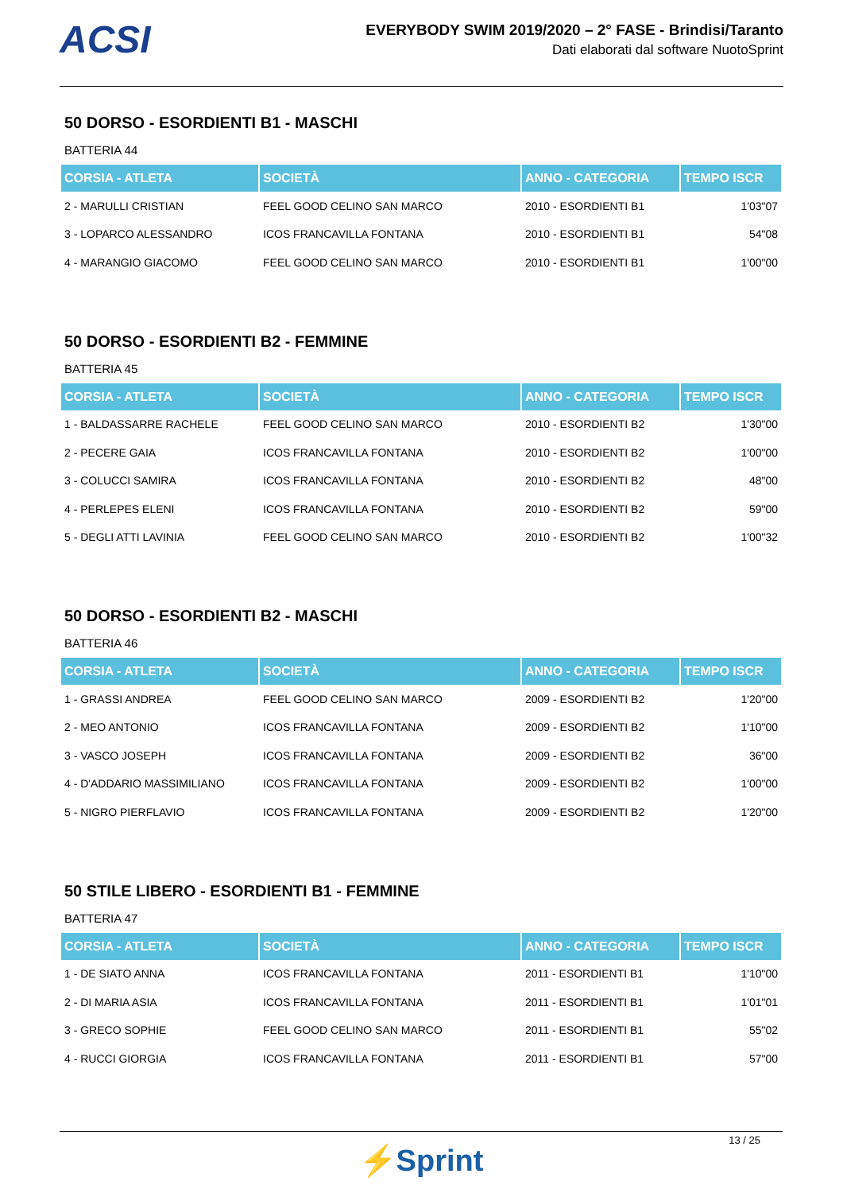ACSI
EVERYBODY SWIM 2019/2020 – 2° FASE - Brindisi/Taranto
Dati elaborati dal software NuotoSprint
50 DORSO - ESORDIENTI B1 - MASCHI
BATTERIA 44
| CORSIA - ATLETA | SOCIETÀ | ANNO - CATEGORIA | TEMPO ISCR |
| --- | --- | --- | --- |
| 2 - MARULLI CRISTIAN | FEEL GOOD CELINO SAN MARCO | 2010 - ESORDIENTI B1 | 1'03"07 |
| 3 - LOPARCO ALESSANDRO | ICOS FRANCAVILLA FONTANA | 2010 - ESORDIENTI B1 | 54"08 |
| 4 - MARANGIO GIACOMO | FEEL GOOD CELINO SAN MARCO | 2010 - ESORDIENTI B1 | 1'00"00 |
50 DORSO - ESORDIENTI B2 - FEMMINE
BATTERIA 45
| CORSIA - ATLETA | SOCIETÀ | ANNO - CATEGORIA | TEMPO ISCR |
| --- | --- | --- | --- |
| 1 - BALDASSARRE RACHELE | FEEL GOOD CELINO SAN MARCO | 2010 - ESORDIENTI B2 | 1'30"00 |
| 2 - PECERE GAIA | ICOS FRANCAVILLA FONTANA | 2010 - ESORDIENTI B2 | 1'00"00 |
| 3 - COLUCCI SAMIRA | ICOS FRANCAVILLA FONTANA | 2010 - ESORDIENTI B2 | 48"00 |
| 4 - PERLEPES ELENI | ICOS FRANCAVILLA FONTANA | 2010 - ESORDIENTI B2 | 59"00 |
| 5 - DEGLI ATTI LAVINIA | FEEL GOOD CELINO SAN MARCO | 2010 - ESORDIENTI B2 | 1'00"32 |
50 DORSO - ESORDIENTI B2 - MASCHI
BATTERIA 46
| CORSIA - ATLETA | SOCIETÀ | ANNO - CATEGORIA | TEMPO ISCR |
| --- | --- | --- | --- |
| 1 - GRASSI ANDREA | FEEL GOOD CELINO SAN MARCO | 2009 - ESORDIENTI B2 | 1'20"00 |
| 2 - MEO ANTONIO | ICOS FRANCAVILLA FONTANA | 2009 - ESORDIENTI B2 | 1'10"00 |
| 3 - VASCO JOSEPH | ICOS FRANCAVILLA FONTANA | 2009 - ESORDIENTI B2 | 36"00 |
| 4 - D'ADDARIO MASSIMILIANO | ICOS FRANCAVILLA FONTANA | 2009 - ESORDIENTI B2 | 1'00"00 |
| 5 - NIGRO PIERFLAVIO | ICOS FRANCAVILLA FONTANA | 2009 - ESORDIENTI B2 | 1'20"00 |
50 STILE LIBERO - ESORDIENTI B1 - FEMMINE
BATTERIA 47
| CORSIA - ATLETA | SOCIETÀ | ANNO - CATEGORIA | TEMPO ISCR |
| --- | --- | --- | --- |
| 1 - DE SIATO ANNA | ICOS FRANCAVILLA FONTANA | 2011 - ESORDIENTI B1 | 1'10"00 |
| 2 - DI MARIA ASIA | ICOS FRANCAVILLA FONTANA | 2011 - ESORDIENTI B1 | 1'01"01 |
| 3 - GRECO SOPHIE | FEEL GOOD CELINO SAN MARCO | 2011 - ESORDIENTI B1 | 55"02 |
| 4 - RUCCI GIORGIA | ICOS FRANCAVILLA FONTANA | 2011 - ESORDIENTI B1 | 57"00 |
13 / 25
⚡Sprint